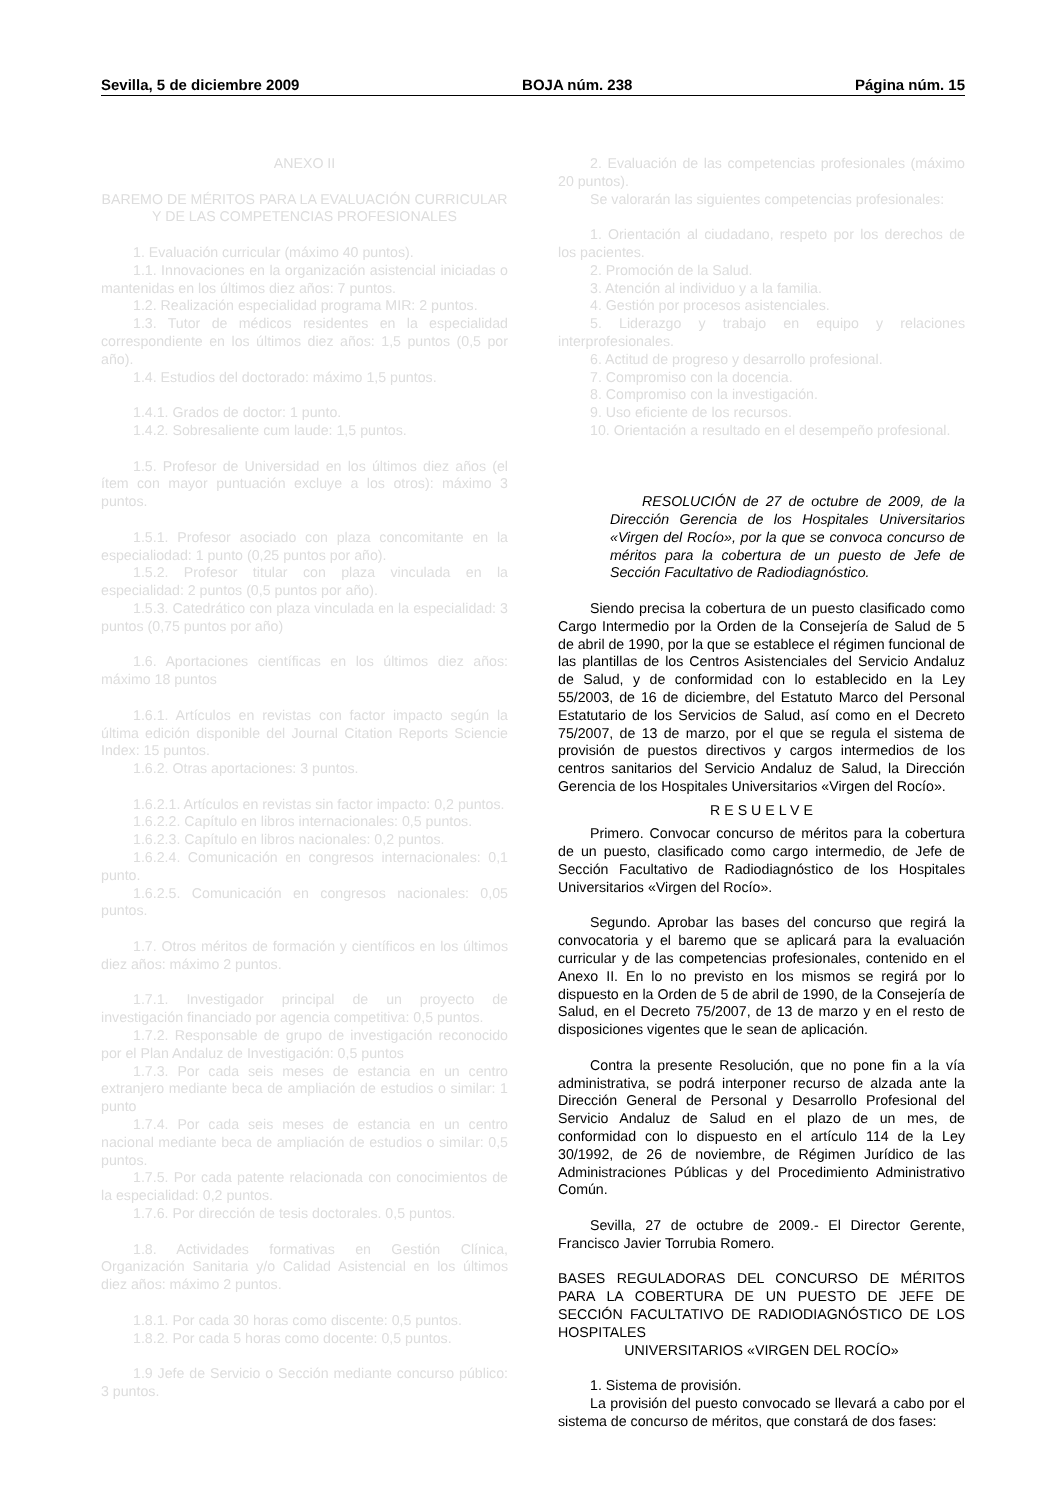Sevilla, 5 de diciembre 2009 BOJA núm. 238 Página núm. 15
ANEXO II
BAREMO DE MÉRITOS PARA LA EVALUACIÓN CURRICULAR Y DE LAS COMPETENCIAS PROFESIONALES
1. Evaluación curricular (máximo 40 puntos).
1.1. Innovaciones en la organización asistencial iniciadas o mantenidas en los últimos diez años: 7 puntos.
1.2. Realización especialidad programa MIR: 2 puntos.
1.3. Tutor de médicos residentes en la especialidad correspondiente en los últimos diez años: 1,5 puntos (0,5 por año).
1.4. Estudios del doctorado: máximo 1,5 puntos.
1.4.1. Grados de doctor: 1 punto.
1.4.2. Sobresaliente cum laude: 1,5 puntos.
1.5. Profesor de Universidad en los últimos diez años (el ítem con mayor puntuación excluye a los otros): máximo 3 puntos.
1.5.1. Profesor asociado con plaza concomitante en la especialiodad: 1 punto (0,25 puntos por año).
1.5.2. Profesor titular con plaza vinculada en la especialidad: 2 puntos (0,5 puntos por año).
1.5.3. Catedrático con plaza vinculada en la especialidad: 3 puntos (0,75 puntos por año)
1.6. Aportaciones científicas en los últimos diez años: máximo 18 puntos
1.6.1. Artículos en revistas con factor impacto según la última edición disponible del Journal Citation Reports Sciencie Index: 15 puntos.
1.6.2. Otras aportaciones: 3 puntos.
1.6.2.1. Artículos en revistas sin factor impacto: 0,2 puntos.
1.6.2.2. Capítulo en libros internacionales: 0,5 puntos.
1.6.2.3. Capítulo en libros nacionales: 0,2 puntos.
1.6.2.4. Comunicación en congresos internacionales: 0,1 punto.
1.6.2.5. Comunicación en congresos nacionales: 0,05 puntos.
1.7. Otros méritos de formación y científicos en los últimos diez años: máximo 2 puntos.
1.7.1. Investigador principal de un proyecto de investigación financiado por agencia competitiva: 0,5 puntos.
1.7.2. Responsable de grupo de investigación reconocido por el Plan Andaluz de Investigación: 0,5 puntos
1.7.3. Por cada seis meses de estancia en un centro extranjero mediante beca de ampliación de estudios o similar: 1 punto
1.7.4. Por cada seis meses de estancia en un centro nacional mediante beca de ampliación de estudios o similar: 0,5 puntos.
1.7.5. Por cada patente relacionada con conocimientos de la especialidad: 0,2 puntos.
1.7.6. Por dirección de tesis doctorales. 0,5 puntos.
1.8. Actividades formativas en Gestión Clínica, Organización Sanitaria y/o Calidad Asistencial en los últimos diez años: máximo 2 puntos.
1.8.1. Por cada 30 horas como discente: 0,5 puntos.
1.8.2. Por cada 5 horas como docente: 0,5 puntos.
1.9 Jefe de Servicio o Sección mediante concurso público: 3 puntos.
2. Evaluación de las competencias profesionales (máximo 20 puntos).
Se valorarán las siguientes competencias profesionales:
1. Orientación al ciudadano, respeto por los derechos de los pacientes.
2. Promoción de la Salud.
3. Atención al individuo y a la familia.
4. Gestión por procesos asistenciales.
5. Liderazgo y trabajo en equipo y relaciones interprofesionales.
6. Actitud de progreso y desarrollo profesional.
7. Compromiso con la docencia.
8. Compromiso con la investigación.
9. Uso eficiente de los recursos.
10. Orientación a resultado en el desempeño profesional.
RESOLUCIÓN de 27 de octubre de 2009, de la Dirección Gerencia de los Hospitales Universitarios «Virgen del Rocío», por la que se convoca concurso de méritos para la cobertura de un puesto de Jefe de Sección Facultativo de Radiodiagnóstico.
Siendo precisa la cobertura de un puesto clasificado como Cargo Intermedio por la Orden de la Consejería de Salud de 5 de abril de 1990, por la que se establece el régimen funcional de las plantillas de los Centros Asistenciales del Servicio Andaluz de Salud, y de conformidad con lo establecido en la Ley 55/2003, de 16 de diciembre, del Estatuto Marco del Personal Estatutario de los Servicios de Salud, así como en el Decreto 75/2007, de 13 de marzo, por el que se regula el sistema de provisión de puestos directivos y cargos intermedios de los centros sanitarios del Servicio Andaluz de Salud, la Dirección Gerencia de los Hospitales Universitarios «Virgen del Rocío».
R E S U E L V E
Primero. Convocar concurso de méritos para la cobertura de un puesto, clasificado como cargo intermedio, de Jefe de Sección Facultativo de Radiodiagnóstico de los Hospitales Universitarios «Virgen del Rocío».
Segundo. Aprobar las bases del concurso que regirá la convocatoria y el baremo que se aplicará para la evaluación curricular y de las competencias profesionales, contenido en el Anexo II. En lo no previsto en los mismos se regirá por lo dispuesto en la Orden de 5 de abril de 1990, de la Consejería de Salud, en el Decreto 75/2007, de 13 de marzo y en el resto de disposiciones vigentes que le sean de aplicación.
Contra la presente Resolución, que no pone fin a la vía administrativa, se podrá interponer recurso de alzada ante la Dirección General de Personal y Desarrollo Profesional del Servicio Andaluz de Salud en el plazo de un mes, de conformidad con lo dispuesto en el artículo 114 de la Ley 30/1992, de 26 de noviembre, de Régimen Jurídico de las Administraciones Públicas y del Procedimiento Administrativo Común.
Sevilla, 27 de octubre de 2009.- El Director Gerente, Francisco Javier Torrubia Romero.
BASES REGULADORAS DEL CONCURSO DE MÉRITOS PARA LA COBERTURA DE UN PUESTO DE JEFE DE SECCIÓN FACULTATIVO DE RADIODIAGNÓSTICO DE LOS HOSPITALES
UNIVERSITARIOS «VIRGEN DEL ROCÍO»
1. Sistema de provisión.
La provisión del puesto convocado se llevará a cabo por el sistema de concurso de méritos, que constará de dos fases: